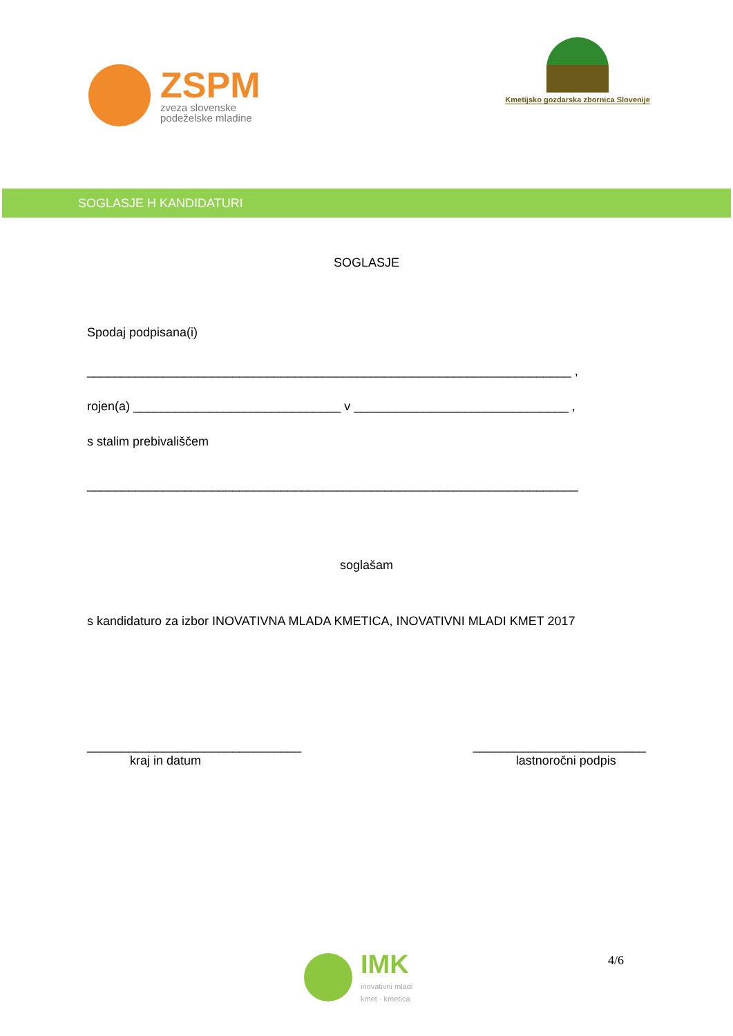ZSPM
zveza slovenske
podeželske mladine
Kmetijsko gozdarska zbornica Slovenije
SOGLASJE H KANDIDATURI
SOGLASJE
Spodaj podpisana(i)
______________________________________________________________________ ,
rojen(a) ______________________________ v _______________________________ ,
s stalim prebivališčem
_______________________________________________________________________
soglašam
s kandidaturo za izbor INOVATIVNA MLADA KMETICA, INOVATIVNI MLADI KMET 2017
_______________________________
kraj in datum
_________________________
lastnoročni podpis
IMK
inovativni mladi
kmet · kmetica
4/6